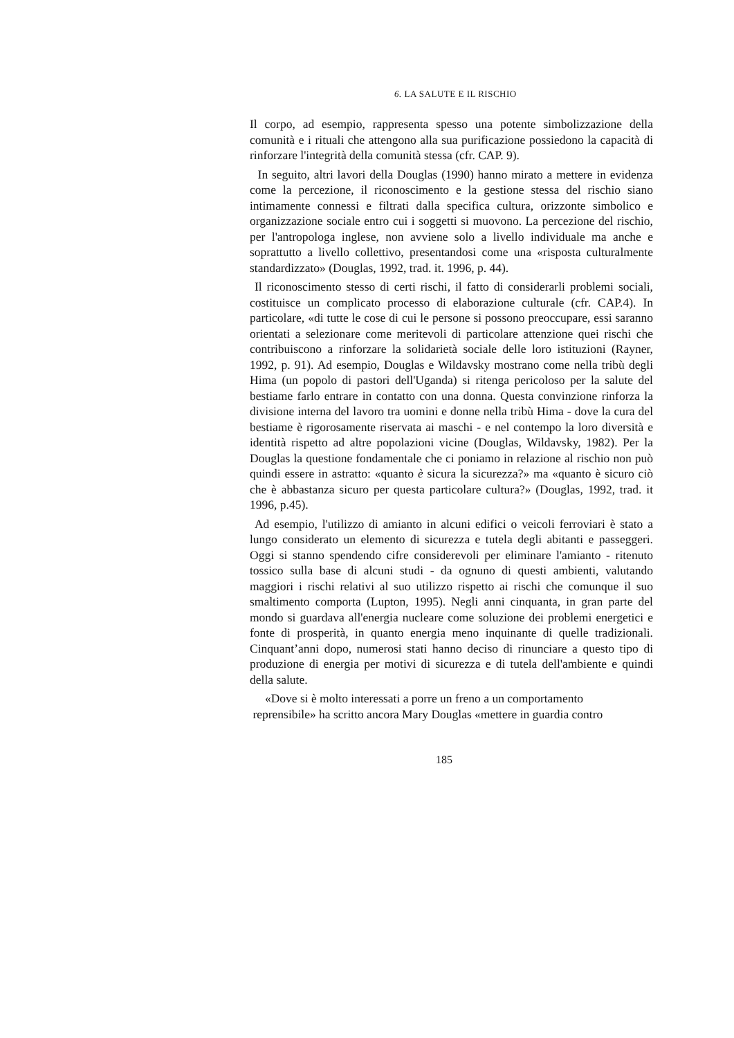6. LA SALUTE E IL RISCHIO
Il corpo, ad esempio, rappresenta spesso una potente simbolizzazione della comunità e i rituali che attengono alla sua purificazione possiedono la capacità di rinforzare l'integrità della comunità stessa (cfr. CAP. 9).
In seguito, altri lavori della Douglas (1990) hanno mirato a mettere in evidenza come la percezione, il riconoscimento e la gestione stessa del rischio siano intimamente connessi e filtrati dalla specifica cultura, orizzonte simbolico e organizzazione sociale entro cui i soggetti si muovono. La percezione del rischio, per l'antropologa inglese, non avviene solo a livello individuale ma anche e soprattutto a livello collettivo, presentandosi come una «risposta culturalmente standardizzato» (Douglas, 1992, trad. it. 1996, p. 44).
Il riconoscimento stesso di certi rischi, il fatto di considerarli problemi sociali, costituisce un complicato processo di elaborazione culturale (cfr. CAP.4). In particolare, «di tutte le cose di cui le persone si possono preoccupare, essi saranno orientati a selezionare come meritevoli di particolare attenzione quei rischi che contribuiscono a rinforzare la solidarietà sociale delle loro istituzioni (Rayner, 1992, p. 91). Ad esempio, Douglas e Wildavsky mostrano come nella tribù degli Hima (un popolo di pastori dell'Uganda) si ritenga pericoloso per la salute del bestiame farlo entrare in contatto con una donna. Questa convinzione rinforza la divisione interna del lavoro tra uomini e donne nella tribù Hima - dove la cura del bestiame è rigorosamente riservata ai maschi - e nel contempo la loro diversità e identità rispetto ad altre popolazioni vicine (Douglas, Wildavsky, 1982). Per la Douglas la questione fondamentale che ci poniamo in relazione al rischio non può quindi essere in astratto: «quanto è sicura la sicurezza?» ma «quanto è sicuro ciò che è abbastanza sicuro per questa particolare cultura?» (Douglas, 1992, trad. it 1996, p.45).
Ad esempio, l'utilizzo di amianto in alcuni edifici o veicoli ferroviari è stato a lungo considerato un elemento di sicurezza e tutela degli abitanti e passeggeri. Oggi si stanno spendendo cifre considerevoli per eliminare l'amianto - ritenuto tossico sulla base di alcuni studi - da ognuno di questi ambienti, valutando maggiori i rischi relativi al suo utilizzo rispetto ai rischi che comunque il suo smaltimento comporta (Lupton, 1995). Negli anni cinquanta, in gran parte del mondo si guardava all'energia nucleare come soluzione dei problemi energetici e fonte di prosperità, in quanto energia meno inquinante di quelle tradizionali. Cinquant’anni dopo, numerosi stati hanno deciso di rinunciare a questo tipo di produzione di energia per motivi di sicurezza e di tutela dell'ambiente e quindi della salute.
«Dove si è molto interessati a porre un freno a un comportamento
reprensibile» ha scritto ancora Mary Douglas «mettere in guardia contro
185